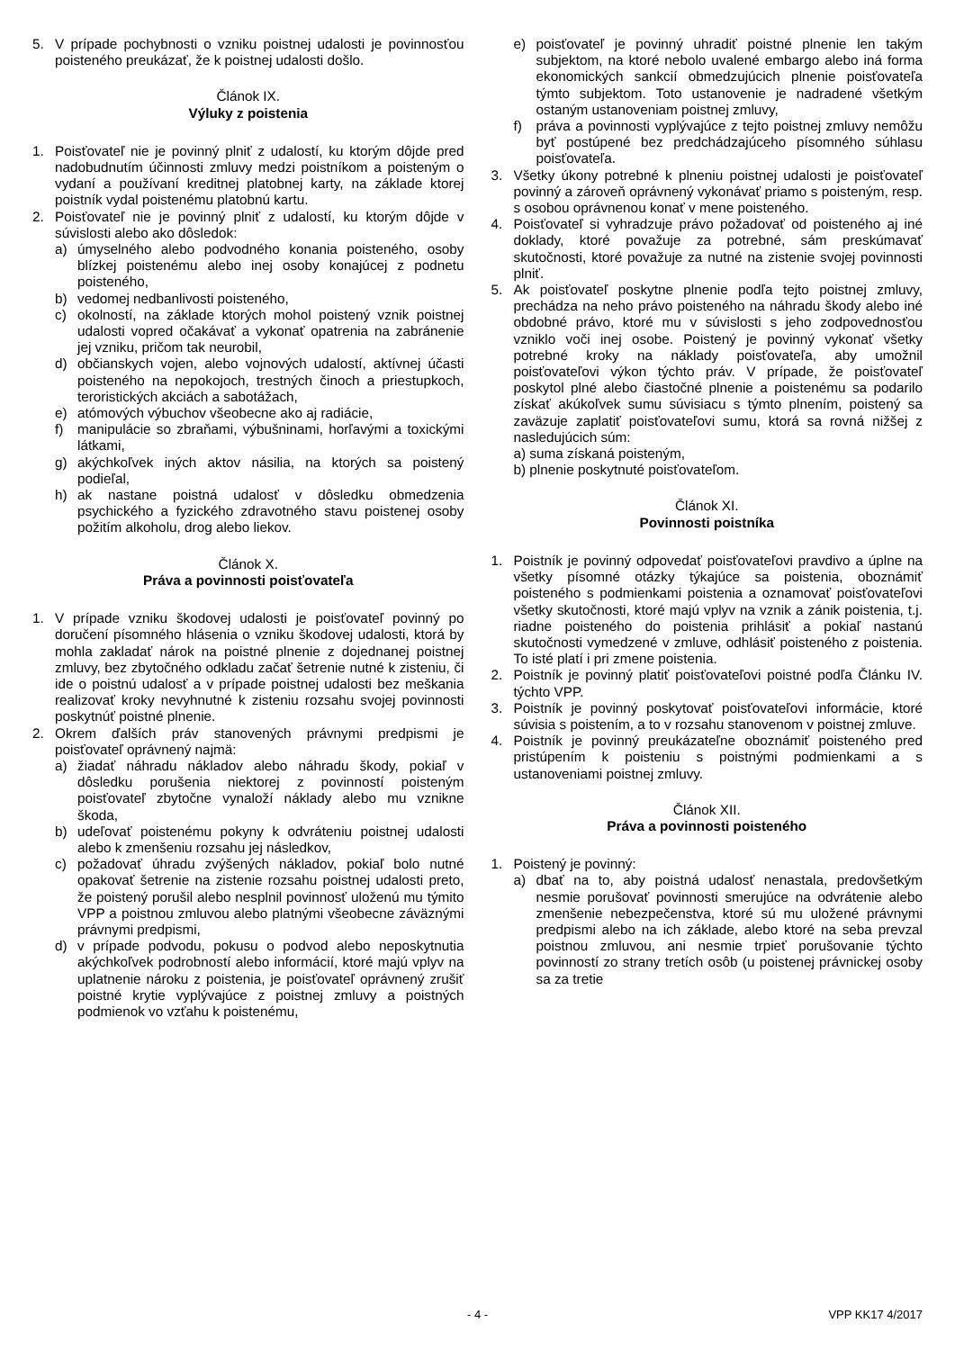5. V prípade pochybnosti o vzniku poistnej udalosti je povinnosťou poisteného preukázať, že k poistnej udalosti došlo.
Článok IX.
Výluky z poistenia
1. Poisťovateľ nie je povinný plniť z udalostí, ku ktorým dôjde pred nadobudnutím účinnosti zmluvy medzi poistníkom a poisteným o vydaní a používaní kreditnej platobnej karty, na základe ktorej poistník vydal poistenému platobnú kartu.
2. Poisťovateľ nie je povinný plniť z udalostí, ku ktorým dôjde v súvislosti alebo ako dôsledok:
a) úmyselného alebo podvodného konania poisteného, osoby blízkej poistenému alebo inej osoby konajúcej z podnetu poisteného,
b) vedomej nedbanlivosti poisteného,
c) okolností, na základe ktorých mohol poistený vznik poistnej udalosti vopred očakávať a vykonať opatrenia na zabránenie jej vzniku, pričom tak neurobil,
d) občianskych vojen, alebo vojnových udalostí, aktívnej účasti poisteného na nepokojoch, trestných činoch a priestupkoch, teroristických akciách a sabotážach,
e) atómových výbuchov všeobecne ako aj radiácie,
f) manipulácie so zbraňami, výbušninami, horľavými a toxickými látkami,
g) akýchkoľvek iných aktov násilia, na ktorých sa poistený podieľal,
h) ak nastane poistná udalosť v dôsledku obmedzenia psychického a fyzického zdravotného stavu poistenej osoby požitím alkoholu, drog alebo liekov.
Článok X.
Práva a povinnosti poisťovateľa
1. V prípade vzniku škodovej udalosti je poisťovateľ povinný po doručení písomného hlásenia o vzniku škodovej udalosti, ktorá by mohla zakladať nárok na poistné plnenie z dojednanej poistnej zmluvy, bez zbytočného odkladu začať šetrenie nutné k zisteniu, či ide o poistnú udalosť a v prípade poistnej udalosti bez meškania realizovať kroky nevyhnutné k zisteniu rozsahu svojej povinnosti poskytnúť poistné plnenie.
2. Okrem ďalších práv stanovených právnymi predpismi je poisťovateľ oprávnený najmä:
a) žiadať náhradu nákladov alebo náhradu škody, pokiaľ v dôsledku porušenia niektorej z povinností poisteným poisťovateľ zbytočne vynaloží náklady alebo mu vznikne škoda,
b) udeľovať poistenému pokyny k odvráteniu poistnej udalosti alebo k zmenšeniu rozsahu jej následkov,
c) požadovať úhradu zvýšených nákladov, pokiaľ bolo nutné opakovať šetrenie na zistenie rozsahu poistnej udalosti preto, že poistený porušil alebo nesplnil povinnosť uloženú mu týmito VPP a poistnou zmluvou alebo platnými všeobecne záväznými právnymi predpismi,
d) v prípade podvodu, pokusu o podvod alebo neposkytnutia akýchkoľvek podrobností alebo informácií, ktoré majú vplyv na uplatnenie nároku z poistenia, je poisťovateľ oprávnený zrušiť poistné krytie vyplývajúce z poistnej zmluvy a poistných podmienok vo vzťahu k poistenému,
e) poisťovateľ je povinný uhradiť poistné plnenie len takým subjektom, na ktoré nebolo uvalené embargo alebo iná forma ekonomických sankcií obmedzujúcich plnenie poisťovateľa týmto subjektom. Toto ustanovenie je nadradené všetkým ostaným ustanoveniam poistnej zmluvy,
f) práva a povinnosti vyplývajúce z tejto poistnej zmluvy nemôžu byť postúpené bez predchádzajúceho písomného súhlasu poisťovateľa.
3. Všetky úkony potrebné k plneniu poistnej udalosti je poisťovateľ povinný a zároveň oprávnený vykonávať priamo s poisteným, resp. s osobou oprávnenou konať v mene poisteného.
4. Poisťovateľ si vyhradzuje právo požadovať od poisteného aj iné doklady, ktoré považuje za potrebné, sám preskúmavať skutočnosti, ktoré považuje za nutné na zistenie svojej povinnosti plniť.
5. Ak poisťovateľ poskytne plnenie podľa tejto poistnej zmluvy, prechádza na neho právo poisteného na náhradu škody alebo iné obdobné právo, ktoré mu v súvislosti s jeho zodpovednosťou vzniklo voči inej osobe. Poistený je povinný vykonať všetky potrebné kroky na náklady poisťovateľa, aby umožnil poisťovateľovi výkon týchto práv. V prípade, že poisťovateľ poskytol plné alebo čiastočné plnenie a poistenému sa podarilo získať akúkoľvek sumu súvisiacu s týmto plnením, poistený sa zaväzuje zaplatiť poisťovateľovi sumu, ktorá sa rovná nižšej z nasledujúcich súm:
a) suma získaná poisteným,
b) plnenie poskytnuté poisťovateľom.
Článok XI.
Povinnosti poistníka
1. Poistník je povinný odpovedať poisťovateľovi pravdivo a úplne na všetky písomné otázky týkajúce sa poistenia, oboznámiť poisteného s podmienkami poistenia a oznamovať poisťovateľovi všetky skutočnosti, ktoré majú vplyv na vznik a zánik poistenia, t.j. riadne poisteného do poistenia prihlásiť a pokiaľ nastanú skutočnosti vymedzené v zmluve, odhlásiť poisteného z poistenia. To isté platí i pri zmene poistenia.
2. Poistník je povinný platiť poisťovateľovi poistné podľa Článku IV. týchto VPP.
3. Poistník je povinný poskytovať poisťovateľovi informácie, ktoré súvisia s poistením, a to v rozsahu stanovenom v poistnej zmluve.
4. Poistník je povinný preukázateľne oboznámiť poisteného pred pristúpením k poisteniu s poistnými podmienkami a s ustanoveniami poistnej zmluvy.
Článok XII.
Práva a povinnosti poisteného
1. Poistený je povinný:
a) dbať na to, aby poistná udalosť nenastala, predovšetkým nesmie porušovať povinnosti smerujúce na odvrátenie alebo zmenšenie nebezpečenstva, ktoré sú mu uložené právnymi predpismi alebo na ich základe, alebo ktoré na seba prevzal poistnou zmluvou, ani nesmie trpieť porušovanie týchto povinností zo strany tretích osôb (u poistenej právnickej osoby sa za tretie
- 4 - VPP KK17 4/2017